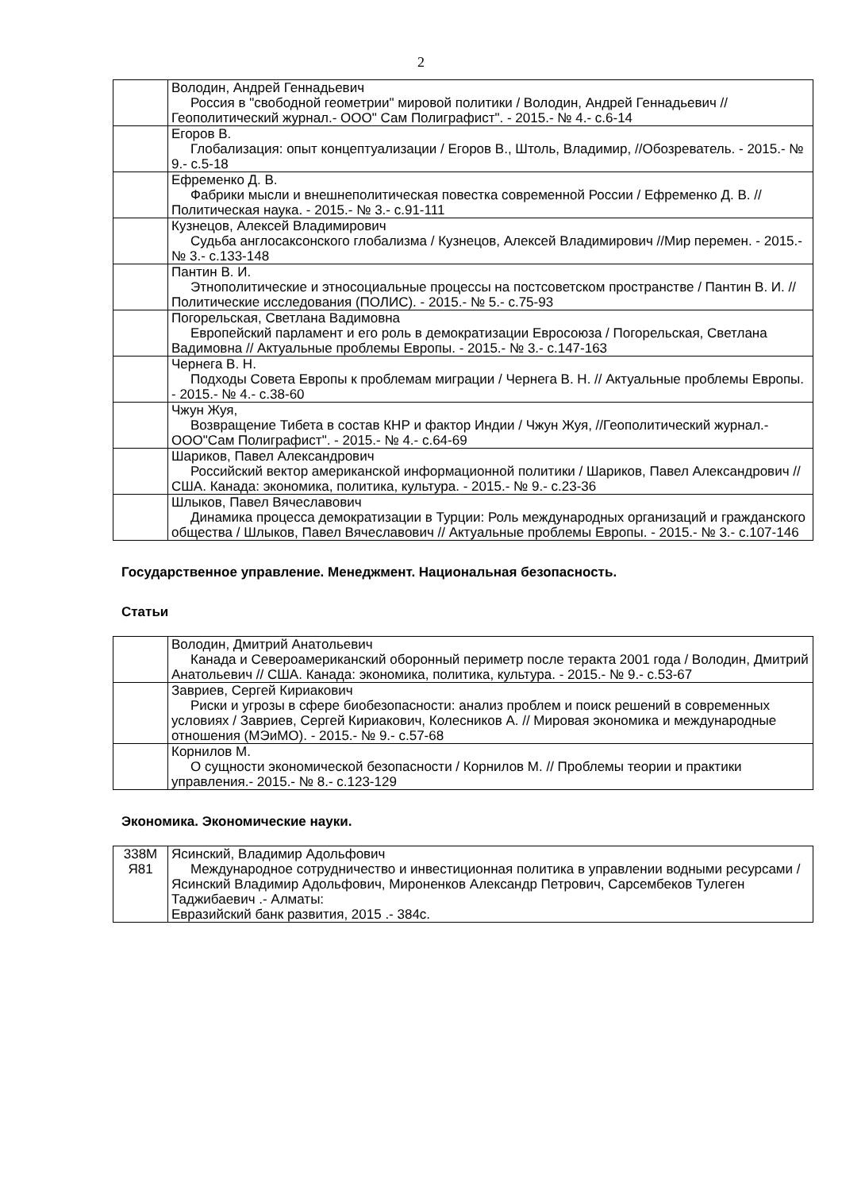2
| | Володин, Андрей Геннадьевич Россия в "свободной геометрии" мировой политики / Володин, Андрей Геннадьевич // Геополитический журнал.- ООО" Сам Полиграфист". - 2015.- № 4.- с.6-14 |
| | Егоров В. Глобализация: опыт концептуализации / Егоров В., Штоль, Владимир, //Обозреватель. - 2015.- № 9.- с.5-18 |
| | Ефременко Д. В. Фабрики мысли и внешнеполитическая повестка современной России / Ефременко Д. В. // Политическая наука. - 2015.- № 3.- с.91-111 |
| | Кузнецов, Алексей Владимирович Судьба англосаксонского глобализма / Кузнецов, Алексей Владимирович //Мир перемен. - 2015.- № 3.- с.133-148 |
| | Пантин В. И. Этнополитические и этносоциальные процессы на постсоветском пространстве / Пантин В. И. // Политические исследования (ПОЛИС). - 2015.- № 5.- с.75-93 |
| | Погорельская, Светлана Вадимовна Европейский парламент и его роль в демократизации Евросоюза / Погорельская, Светлана Вадимовна // Актуальные проблемы Европы. - 2015.- № 3.- с.147-163 |
| | Чернега В. Н. Подходы Совета Европы к проблемам миграции / Чернега В. Н. // Актуальные проблемы Европы. - 2015.- № 4.- с.38-60 |
| | Чжун Жуя, Возвращение Тибета в состав КНР и фактор Индии / Чжун Жуя, //Геополитический журнал.- ООО"Сам Полиграфист". - 2015.- № 4.- с.64-69 |
| | Шариков, Павел Александрович Российский вектор американской информационной политики / Шариков, Павел Александрович // США. Канада: экономика, политика, культура. - 2015.- № 9.- с.23-36 |
| | Шлыков, Павел Вячеславович Динамика процесса демократизации в Турции: Роль международных организаций и гражданского общества / Шлыков, Павел Вячеславович // Актуальные проблемы Европы. - 2015.- № 3.- с.107-146 |
Государственное управление. Менеджмент. Национальная безопасность.
Статьи
| | Володин, Дмитрий Анатольевич Канада и Североамериканский оборонный периметр после теракта 2001 года / Володин, Дмитрий Анатольевич // США. Канада: экономика, политика, культура. - 2015.- № 9.- с.53-67 |
| | Завриев, Сергей Кириакович Риски и угрозы в сфере биобезопасности: анализ проблем и поиск решений в современных условиях / Завриев, Сергей Кириакович, Колесников А. // Мировая экономика и международные отношения (МЭиМО). - 2015.- № 9.- с.57-68 |
| | Корнилов М. О сущности экономической безопасности / Корнилов М. // Проблемы теории и практики управления.- 2015.- № 8.- с.123-129 |
Экономика. Экономические науки.
| 338М Я81 | Ясинский, Владимир Адольфович Международное сотрудничество и инвестиционная политика в управлении водными ресурсами /Ясинский Владимир Адольфович, Мироненков Александр Петрович, Сарсембеков Тулеген Таджибаевич .- Алматы: Евразийский банк развития, 2015 .- 384с. |